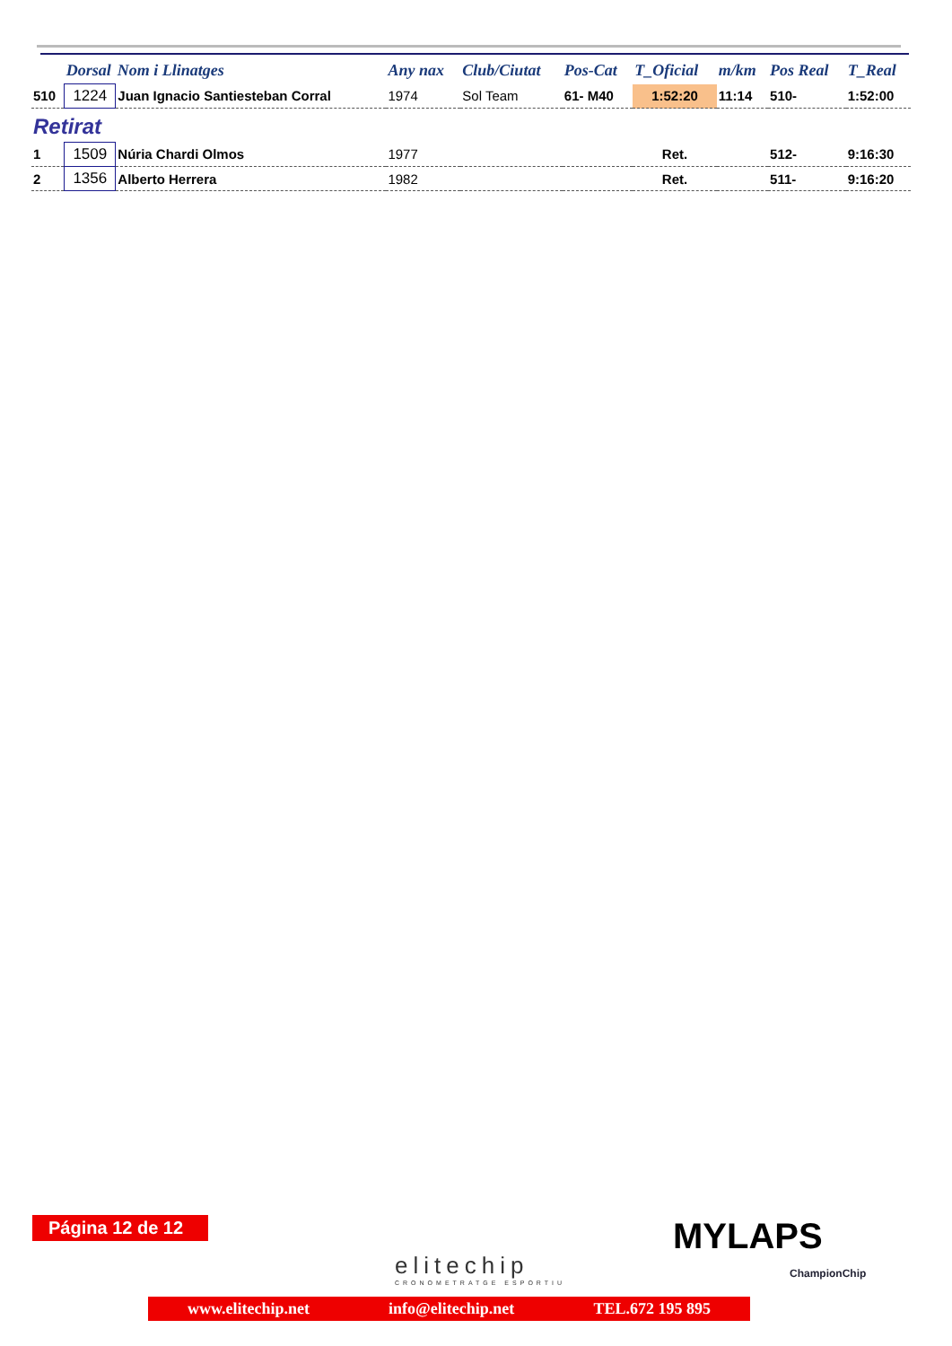| | Dorsal | Nom i Llinatges | Any nax | Club/Ciutat | Pos-Cat | T_Oficial | m/km | Pos Real | T_Real |
| --- | --- | --- | --- | --- | --- | --- | --- | --- | --- |
| 510 | 1224 | Juan Ignacio Santiesteban Corral | 1974 | Sol Team | 61- M40 | 1:52:20 | 11:14 | 510- | 1:52:00 |
| Retirat | | | | | | | | | |
| 1 | 1509 | Núria Chardi Olmos | 1977 | | | Ret. | | 512- | 9:16:30 |
| 2 | 1356 | Alberto Herrera | 1982 | | | Ret. | | 511- | 9:16:20 |
Página 12 de 12
elitechip
CRONOMETRATGE ESPORTIU
MYLAPS
ChampionChip
www.elitechip.net info@elitechip.net TEL.672 195 895